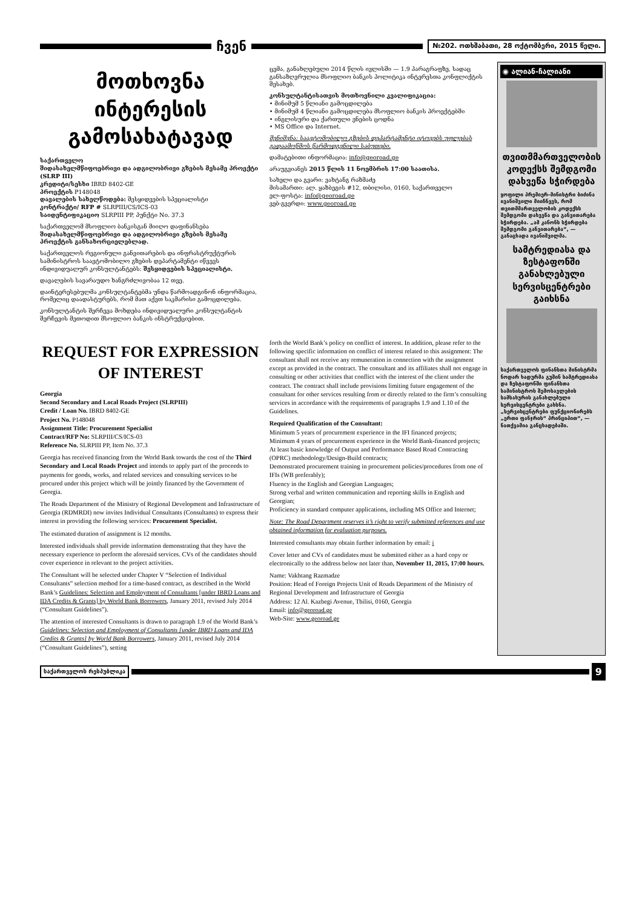ჩვენ
№202. ოთხშაბათი, 28 ოქტომბერი, 2015 წელი.
მოთხოვნა ინტერესის გამოსახატავად
საქართველო
შიდასახელმწიფოებრივი და ადგილობრივი გზების მესამე პროექტი (SLRP III)
კრედიტი/სესხი IBRD 8402-GE
პროექტის P148048
დავალების სახელწოდება: შესყიდვების სპეციალისტი
კონტრაქტი/ RFP # SLRPIII/CS/ICS-03
საიდენტიფიკაციო SLRPIII PP, პუნქტი No. 37.3
საქართველომ მსოფლიო ბანკისგან მიიღო დაფინანსება შიდასახელმწიფოებრივი და ადგილობრივი გზების მესამე პროექტის განსახორციელებლად.
საქართველოს რეგიონული განვითარების და ინფრასტრუქტურის სამინისტროს საავტომობილო გზების დეპარტამენტი იწვევს ინდივიდუალურ კონსულტანტებს: შესყიდვების სპეციალისტი.
დავალების სავარაუდო ხანგრძლივობაა 12 თვე.
დაინტერესებულმა კონსულტანტებმა უნდა წარმოადგინონ ინფორმაცია, რომელიც დაადასტურებს, რომ მათ აქვთ საკმარისი გამოცდილება.
კონსულტანტის შერჩევა მოხდება ინდივიდუალური კონსულტანტის შერჩევის მეთოდით მსოფლიო ბანკის ინსტრუქციებით.
ცემა, განახლებული 2014 წლის ივლისში — 1.9 პარაგრაფზე, სადაც განსაზღვრულია მსოფლიო ბანკის პოლიტიკა ინტერესთა კონფლიქტის შესახებ.
კონსულტანტისათვის მოთხოვნილი კვალიფიკაცია:
• მინიმუმ 5 წლიანი გამოცდილება
• მინიმუმ 4 წლიანი გამოცდილება მსოფლიო ბანკის პროექტებში
• ინგლისური და ქართული ენების ცოდნა
• MS Office და Internet.
შენიშვნა: საავტომობილო გზების დეპარტამენტი იტოვებს უფლებას გადაამოწმოს წარმოდგენილი საბუთები.
დამატებითი ინფორმაცია: info@georoad.ge
არაუგვიანეს 2015 წლის 11 ნოემბრის 17:00 საათისა.
სახელი და გვარი: ვახტანგ რაზმაძე
მისამართი: ალ. ყაზბეგის #12, თბილისი, 0160, საქართველო
ელ-ფოსტა: info@georoad.ge
ვებ-გვერდი: www.georoad.ge
REQUEST FOR EXPRESSION OF INTEREST
Georgia
Second Secondary and Local Roads Project (SLRPIII)
Credit / Loan No. IBRD 8402-GE
Project No. P148048
Assignment Title: Procurement Specialist
Contract/RFP No: SLRPIII/CS/ICS-03
Reference No. SLRPIII PP, Item No. 37.3
Georgia has received financing from the World Bank towards the cost of the Third Secondary and Local Roads Project and intends to apply part of the proceeds to payments for goods, works, and related services and consulting services to be procured under this project which will be jointly financed by the Government of Georgia.
The Roads Department of the Ministry of Regional Development and Infrastructure of Georgia (RDMRDI) now invites Individual Consultants (Consultants) to express their interest in providing the following services: Procurement Specialist.
The estimated duration of assignment is 12 months.
Interested individuals shall provide information demonstrating that they have the necessary experience to perform the aforesaid services. CVs of the candidates should cover experience in relevant to the project activities.
The Consultant will be selected under Chapter V “Selection of Individual Consultants” selection method for a time-based contract, as described in the World Bank’s Guidelines: Selection and Employment of Consultants [under IBRD Loans and IDA Credits & Grants] by World Bank Borrowers, January 2011, revised July 2014 (“Consultant Guidelines”).
The attention of interested Consultants is drawn to paragraph 1.9 of the World Bank’s Guidelines: Selection and Employment of Consultants [under IBRD Loans and IDA Credits & Grants] by World Bank Borrowers, January 2011, revised July 2014 (“Consultant Guidelines”), setting
forth the World Bank’s policy on conflict of interest. In addition, please refer to the following specific information on conflict of interest related to this assignment: The consultant shall not receive any remuneration in connection with the assignment except as provided in the contract. The consultant and its affiliates shall not engage in consulting or other activities that conflict with the interest of the client under the contract. The contract shall include provisions limiting future engagement of the consultant for other services resulting from or directly related to the firm’s consulting services in accordance with the requirements of paragraphs 1.9 and 1.10 of the Guidelines.
Required Qualification of the Consultant:
Minimum 5 years of procurement experience in the IFI financed projects;
Minimum 4 years of procurement experience in the World Bank-financed projects;
At least basic knowledge of Output and Performance Based Road Contracting (OPRC) methodology/Design-Build contracts;
Demonstrated procurement training in procurement policies/procedures from one of IFIs (WB preferably);
Fluency in the English and Georgian Languages;
Strong verbal and written communication and reporting skills in English and Georgian;
Proficiency in standard computer applications, including MS Office and Internet;
Note: The Road Department reserves it’s right to verify submitted references and use obtained information for evaluation purposes.
Interested consultants may obtain further information by email: i
Cover letter and CVs of candidates must be submitted either as a hard copy or electronically to the address below not later than, November 11, 2015, 17:00 hours.
Name: Vakhtang Razmadze
Position: Head of Foreign Projects Unit of Roads Department of the Ministry of Regional Development and Infrastructure of Georgia
Address: 12 Al. Kazbegi Avenue, Tbilisi, 0160, Georgia
Email: info@georoad.ge
Web-Site: www.georoad.ge
◉ ალიან-ჩალიანი
თვითმმართველობის კოდექსს შემდგომი დახვეწა სჭირდება
ყოფილი პრემიერ-მინისტრი ბიძინა ივანიშვილი მიიჩნევს, რომ თვითმმართველობის კოდექსს შემდგომი დახვეწა და განვითარება სჭირდება. „ამ კანონს სჭირდება შემდგომი განვითარება“, — განაცხადა ივანიშვილმა.
სამტრედიასა და ზესტაფონში განახლებული სერვისცენტრები გაიხსნა
საქართველოს ფინანსთა მინისტრმა ნოდარ ხადურმა გუშინ სამტრედიასა და ზესტაფონში ფინანსთა სამინისტროს შემოსავლების სამსახურის განახლებული სერვისცენტრები გახსნა. „სერვისცენტრები ფუნქციონირებს „ერთი ფანჯრის“ პრინციპით“, — ნათქვამია განცხადებაში.
საქართველოს რესპუბლიკა
9